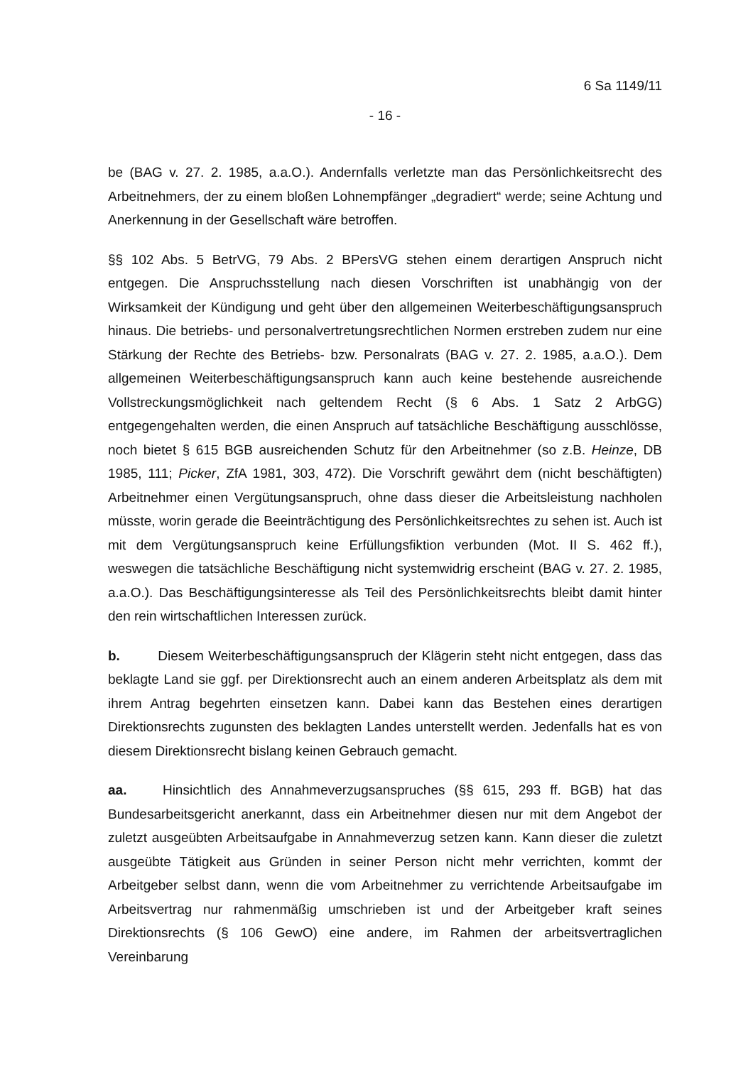6 Sa 1149/11
- 16 -
be (BAG v. 27. 2. 1985, a.a.O.). Andernfalls verletzte man das Persönlichkeitsrecht des Arbeitnehmers, der zu einem bloßen Lohnempfänger „degradiert“ werde; seine Achtung und Anerkennung in der Gesellschaft wäre betroffen.
§§ 102 Abs. 5 BetrVG, 79 Abs. 2 BPersVG stehen einem derartigen Anspruch nicht entgegen. Die Anspruchsstellung nach diesen Vorschriften ist unabhängig von der Wirksamkeit der Kündigung und geht über den allgemeinen Weiterbeschäftigungsanspruch hinaus. Die betriebs- und personalvertretungsrechtlichen Normen erstreben zudem nur eine Stärkung der Rechte des Betriebs- bzw. Personalrats (BAG v. 27. 2. 1985, a.a.O.). Dem allgemeinen Weiterbeschäftigungsanspruch kann auch keine bestehende ausreichende Vollstreckungsmöglichkeit nach geltendem Recht (§ 6 Abs. 1 Satz 2 ArbGG) entgegengehalten werden, die einen Anspruch auf tatsächliche Beschäftigung ausschlösse, noch bietet § 615 BGB ausreichenden Schutz für den Arbeitnehmer (so z.B. Heinze, DB 1985, 111; Picker, ZfA 1981, 303, 472). Die Vorschrift gewährt dem (nicht beschäftigten) Arbeitnehmer einen Vergütungsanspruch, ohne dass dieser die Arbeitsleistung nachholen müsste, worin gerade die Beeinträchtigung des Persönlichkeitsrechtes zu sehen ist. Auch ist mit dem Vergütungsanspruch keine Erfüllungsfiktion verbunden (Mot. II S. 462 ff.), weswegen die tatsächliche Beschäftigung nicht systemwidrig erscheint (BAG v. 27. 2. 1985, a.a.O.). Das Beschäftigungsinteresse als Teil des Persönlichkeitsrechts bleibt damit hinter den rein wirtschaftlichen Interessen zurück.
b. Diesem Weiterbeschäftigungsanspruch der Klägerin steht nicht entgegen, dass das beklagte Land sie ggf. per Direktionsrecht auch an einem anderen Arbeitsplatz als dem mit ihrem Antrag begehrten einsetzen kann. Dabei kann das Bestehen eines derartigen Direktionsrechts zugunsten des beklagten Landes unterstellt werden. Jedenfalls hat es von diesem Direktionsrecht bislang keinen Gebrauch gemacht.
aa. Hinsichtlich des Annahmeverzugsanspruches (§§ 615, 293 ff. BGB) hat das Bundesarbeitsgericht anerkannt, dass ein Arbeitnehmer diesen nur mit dem Angebot der zuletzt ausgeübten Arbeitsaufgabe in Annahmeverzug setzen kann. Kann dieser die zuletzt ausgeübte Tätigkeit aus Gründen in seiner Person nicht mehr verrichten, kommt der Arbeitgeber selbst dann, wenn die vom Arbeitnehmer zu verrichtende Arbeitsaufgabe im Arbeitsvertrag nur rahmenmäßig umschrieben ist und der Arbeitgeber kraft seines Direktionsrechts (§ 106 GewO) eine andere, im Rahmen der arbeitsvertraglichen Vereinbarung